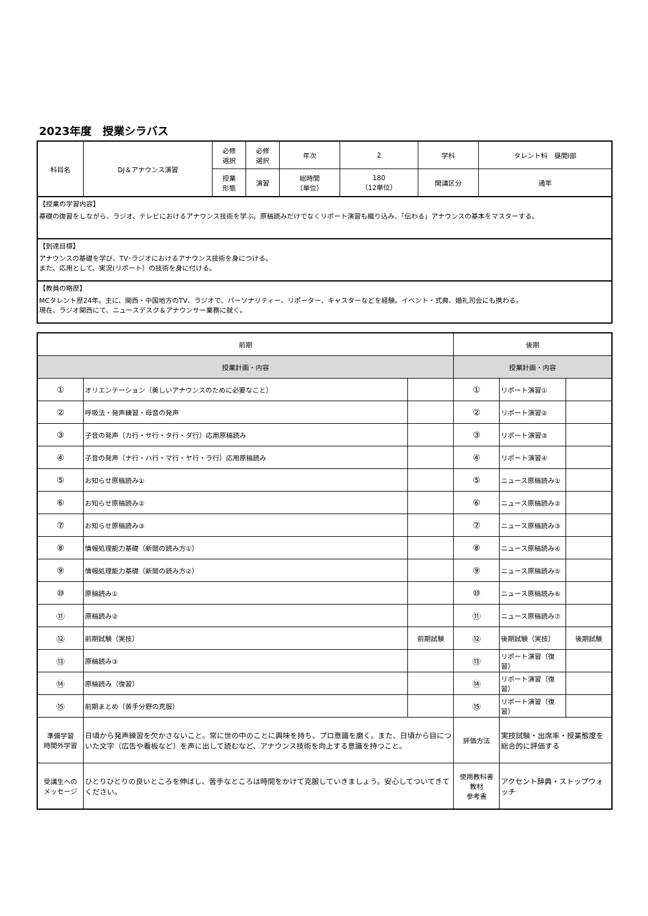2023年度　授業シラバス
| 科目名 | DJ＆アナウンス演習 | 必修 選択 | 必修 選択 | 年次 | 2 | 学科 | タレント科 昼間Ⅰ部 |
| | | 授業 形態 | 演習 | 総時間 （単位） | 180 （12単位） | 開講区分 | 通年 |
【授業の学習内容】
基礎の復習をしながら、ラジオ、テレビにおけるアナウンス技術を学ぶ。原稿読みだけでなくリポート演習も織り込み、「伝わる」アナウンスの基本をマスターする。
【到達目標】
アナウンスの基礎を学び、TV･ラジオにおけるアナウンス技術を身につける。
また、応用として、実況(リポート）の技術を身に付ける。
【教員の略歴】
MCタレント歴24年。主に、関西・中国地方のTV、ラジオで、パーソナリティー、リポーター、キャスターなどを経験。イベント・式典、婚礼司会にも携わる。
現在、ラジオ関西にて、ニュースデスク＆アナウンサー業務に就く。
| 前期 | | | 後期 | | |
| --- | --- | --- | --- | --- | --- |
| 授業計画・内容 | | | 授業計画・内容 | | |
| ① | オリエンテーション（美しいアナウンスのために必要なこと） | | ① | リポート演習① | |
| ② | 呼吸法・発声練習・母音の発声 | | ② | リポート演習② | |
| ③ | 子音の発声（カ行・サ行・タ行・ダ行）応用原稿読み | | ③ | リポート演習③ | |
| ④ | 子音の発声（ナ行・ハ行・マ行・ヤ行・ラ行）応用原稿読み | | ④ | リポート演習④ | |
| ⑤ | お知らせ原稿読み① | | ⑤ | ニュース原稿読み① | |
| ⑥ | お知らせ原稿読み② | | ⑥ | ニュース原稿読み② | |
| ⑦ | お知らせ原稿読み③ | | ⑦ | ニュース原稿読み③ | |
| ⑧ | 情報処理能力基礎（新聞の読み方①） | | ⑧ | ニュース原稿読み④ | |
| ⑨ | 情報処理能力基礎（新聞の読み方②） | | ⑨ | ニュース原稿読み⑤ | |
| ⑩ | 原稿読み① | | ⑩ | ニュース原稿読み⑥ | |
| ⑪ | 原稿読み② | | ⑪ | ニュース原稿読み⑦ | |
| ⑫ | 前期試験（実技） | 前期試験 | ⑫ | 後期試験（実技） | 後期試験 |
| ⑬ | 原稿読み③ | | ⑬ | リポート演習（復習） | |
| ⑭ | 原稿読み（復習） | | ⑭ | リポート演習（復習） | |
| ⑮ | 前期まとめ（苦手分野の克服） | | ⑮ | リポート演習（復習） | |
| 準備学習 時間外学習 | 日頃から発声練習を欠かさないこと。常に世の中のことに興味を持ち、プロ意識を磨く。また、日頃から目についた文字（広告や看板など）を声に出して読むなど、アナウンス技術を向上する意識を持つこと。 | | 評価方法 | 実技試験・出席率・授業態度を総合的に評価する | |
| 受講生への メッセージ | ひとりひとりの良いところを伸ばし、苦手なところは時間をかけて克服していきましょう。安心してついてきてください。 | | 使用教科書 教材 参考書 | アクセント辞典・ストップウォッチ | |